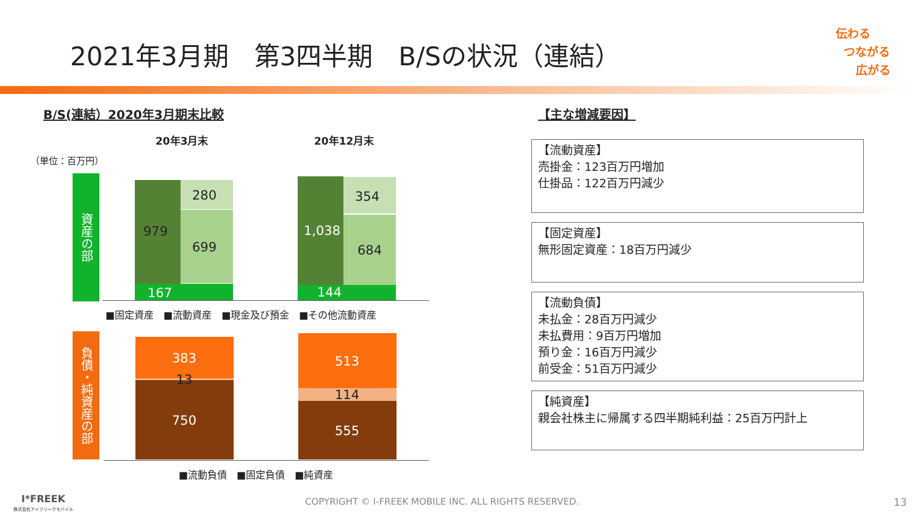2021年3月期　第3四半期　B/Sの状況（連結）
伝わる
つながる
広がる
B/S(連結）2020年3月期末比較 【主な増減要因】
20年3月末 20年12月末
（単位：百万円）
資産の部
280
979
699
167
354
1,038
684
144
■固定資産　■流動資産　■現金及び預金　■その他流動資産
負債・純資産の部
383
13
750
513
114
555
■流動負債　■固定負債　■純資産
【流動資産】
売掛金：123百万円増加
仕掛品：122百万円減少
【固定資産】
無形固定資産：18百万円減少
【流動負債】
未払金：28百万円減少
未払費用：9百万円増加
預り金：16百万円減少
前受金：51百万円減少
【純資産】
親会社株主に帰属する四半期純利益：25百万円計上
I*FREEK
株式会社アイフリークモバイル
COPYRIGHT © I-FREEK MOBILE INC. ALL RIGHTS RESERVED. 13